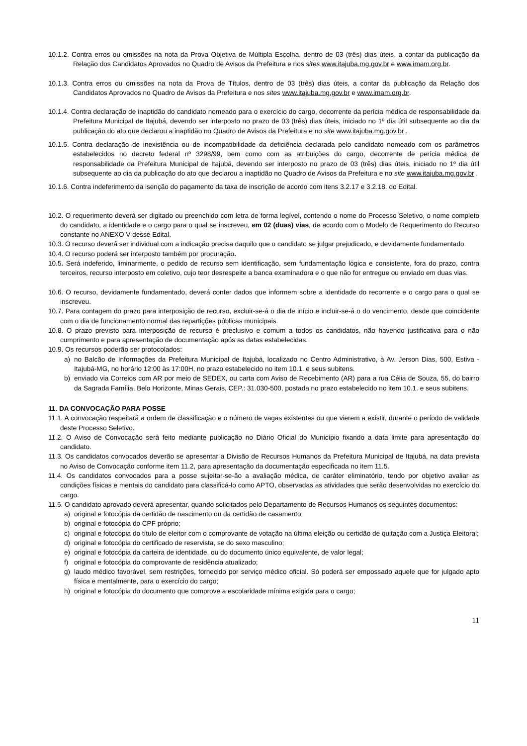10.1.2. Contra erros ou omissões na nota da Prova Objetiva de Múltipla Escolha, dentro de 03 (três) dias úteis, a contar da publicação da Relação dos Candidatos Aprovados no Quadro de Avisos da Prefeitura e nos sites www.itajuba.mg.gov.br e www.imam.org.br.
10.1.3. Contra erros ou omissões na nota da Prova de Títulos, dentro de 03 (três) dias úteis, a contar da publicação da Relação dos Candidatos Aprovados no Quadro de Avisos da Prefeitura e nos sites www.itajuba.mg.gov.br e www.imam.org.br.
10.1.4. Contra declaração de inaptidão do candidato nomeado para o exercício do cargo, decorrente da perícia médica de responsabilidade da Prefeitura Municipal de Itajubá, devendo ser interposto no prazo de 03 (três) dias úteis, iniciado no 1º dia útil subsequente ao dia da publicação do ato que declarou a inaptidão no Quadro de Avisos da Prefeitura e no site www.itajuba.mg.gov.br .
10.1.5. Contra declaração de inexistência ou de incompatibilidade da deficiência declarada pelo candidato nomeado com os parâmetros estabelecidos no decreto federal nº 3298/99, bem como com as atribuições do cargo, decorrente de perícia médica de responsabilidade da Prefeitura Municipal de Itajubá, devendo ser interposto no prazo de 03 (três) dias úteis, iniciado no 1º dia útil subsequente ao dia da publicação do ato que declarou a inaptidão no Quadro de Avisos da Prefeitura e no site www.itajuba.mg.gov.br .
10.1.6. Contra indeferimento da isenção do pagamento da taxa de inscrição de acordo com itens 3.2.17 e 3.2.18. do Edital.
10.2. O requerimento deverá ser digitado ou preenchido com letra de forma legível, contendo o nome do Processo Seletivo, o nome completo do candidato, a identidade e o cargo para o qual se inscreveu, em 02 (duas) vias, de acordo com o Modelo de Requerimento do Recurso constante no ANEXO V desse Edital.
10.3. O recurso deverá ser individual com a indicação precisa daquilo que o candidato se julgar prejudicado, e devidamente fundamentado.
10.4. O recurso poderá ser interposto também por procuração.
10.5. Será indeferido, liminarmente, o pedido de recurso sem identificação, sem fundamentação lógica e consistente, fora do prazo, contra terceiros, recurso interposto em coletivo, cujo teor desrespeite a banca examinadora e o que não for entregue ou enviado em duas vias.
10.6. O recurso, devidamente fundamentado, deverá conter dados que informem sobre a identidade do recorrente e o cargo para o qual se inscreveu.
10.7. Para contagem do prazo para interposição de recurso, excluir-se-á o dia de início e incluir-se-á o do vencimento, desde que coincidente com o dia de funcionamento normal das repartições públicas municipais.
10.8. O prazo previsto para interposição de recurso é preclusivo e comum a todos os candidatos, não havendo justificativa para o não cumprimento e para apresentação de documentação após as datas estabelecidas.
10.9. Os recursos poderão ser protocolados:
a) no Balcão de Informações da Prefeitura Municipal de Itajubá, localizado no Centro Administrativo, à Av. Jerson Dias, 500, Estiva - Itajubá-MG, no horário 12:00 às 17:00H, no prazo estabelecido no item 10.1. e seus subitens.
b) enviado via Correios com AR por meio de SEDEX, ou carta com Aviso de Recebimento (AR) para a rua Célia de Souza, 55, do bairro da Sagrada Família, Belo Horizonte, Minas Gerais, CEP.: 31.030-500, postada no prazo estabelecido no item 10.1. e seus subitens.
11. DA CONVOCAÇÃO PARA POSSE
11.1. A convocação respeitará a ordem de classificação e o número de vagas existentes ou que vierem a existir, durante o período de validade deste Processo Seletivo.
11.2. O Aviso de Convocação será feito mediante publicação no Diário Oficial do Município fixando a data limite para apresentação do candidato.
11.3. Os candidatos convocados deverão se apresentar a Divisão de Recursos Humanos da Prefeitura Municipal de Itajubá, na data prevista no Aviso de Convocação conforme item 11.2, para apresentação da documentação especificada no item 11.5.
11.4. Os candidatos convocados para a posse sujeitar-se-ão a avaliação médica, de caráter eliminatório, tendo por objetivo avaliar as condições físicas e mentais do candidato para classificá-lo como APTO, observadas as atividades que serão desenvolvidas no exercício do cargo.
11.5. O candidato aprovado deverá apresentar, quando solicitados pelo Departamento de Recursos Humanos os seguintes documentos:
a) original e fotocópia da certidão de nascimento ou da certidão de casamento;
b) original e fotocópia do CPF próprio;
c) original e fotocópia do título de eleitor com o comprovante de votação na última eleição ou certidão de quitação com a Justiça Eleitoral;
d) original e fotocópia do certificado de reservista, se do sexo masculino;
e) original e fotocópia da carteira de identidade, ou do documento único equivalente, de valor legal;
f) original e fotocópia do comprovante de residência atualizado;
g) laudo médico favorável, sem restrições, fornecido por serviço médico oficial. Só poderá ser empossado aquele que for julgado apto física e mentalmente, para o exercício do cargo;
h) original e fotocópia do documento que comprove a escolaridade mínima exigida para o cargo;
11